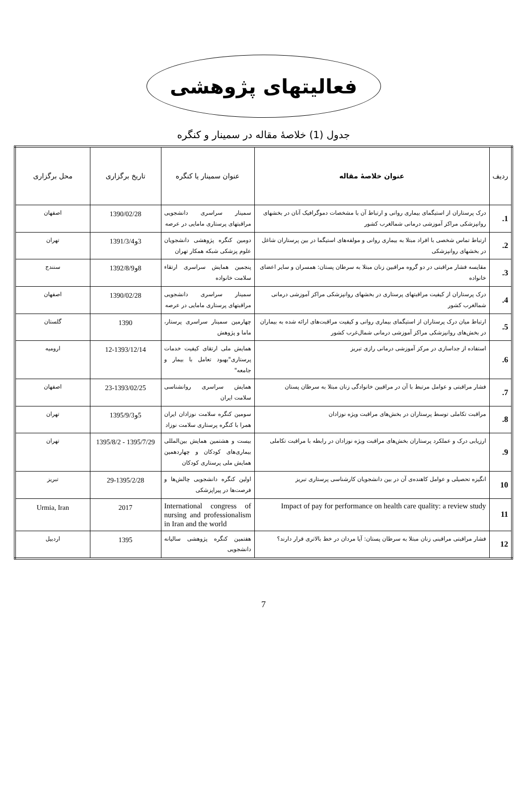فعالیتهای پژوهشی
جدول (1) خلاصهٔ مقاله در سمینار و کنگره
| ردیف | عنوان خلاصهٔ مقاله | عنوان سمینار یا کنگره | تاریخ برگزاری | محل برگزاری |
| --- | --- | --- | --- | --- |
| 1. | درک پرستاران از استیگمای بیماری روانی و ارتباط آن با مشخصات دموگرافیک آنان در بخشهای روانپزشکی مراکز آموزشی درمانی شمالغرب کشور | سمینار سراسری دانشجویی مراقبتهای پرستاری مامایی در عرصه | 1390/02/28 | اصفهان |
| 2. | ارتباط تماس شخصی با افراد مبتلا به بیماری روانی و مولفه‌های استیگما در بین پرستاران شاغل در بخشهای روانپزشکی | دومین کنگره پژوهشی دانشجویان علوم پزشکی شبکه همکار تهران | 3و1391/3/4 | تهران |
| 3. | مقایسه فشار مراقبتی در دو گروه مراقبین زنان مبتلا به سرطان پستان: همسران و سایر اعضای خانواده | پنجمین همایش سراسری ارتقاء سلامت خانواده | 8و1392/8/9 | سنندج |
| 4. | درک پرستاران از کیفیت مراقبتهای پرستاری در بخشهای روانپزشکی مراکز آموزشی درمانی شمالغرب کشور | سمینار سراسری دانشجویی مراقبتهای پرستاری مامایی در عرصه | 1390/02/28 | اصفهان |
| 5. | ارتباط میان درک پرستاران از استیگمای بیماری روانی و کیفیت مراقبت‌های ارائه شده به بیماران در بخش‌های روانپزشکی مراکز آموزشی درمانی شمال‌غرب کشور | چهارمین سمینار سراسری پرستار، ماما و پژوهش | 1390 | گلستان |
| 6. | استفاده از جداسازی در مرکز آموزشی درمانی رازی تبریز | همایش ملی ارتقای کیفیت خدمات پرستاری"بهبود تعامل با بیمار و جامعه" | 12-1393/12/14 | ارومیه |
| 7. | فشار مراقبتی و عوامل مرتبط با آن در مراقبین خانوادگی زنان مبتلا به سرطان پستان | همایش سراسری روانشناسی سلامت ایران | 23-1393/02/25 | اصفهان |
| 8. | مراقبت تکاملی توسط پرستاران در بخش‌های مراقبت ویژه نوزادان | سومین کنگره سلامت نوزادان ایران همرا با کنگره پرستاری سلامت نوزاد | 5و1395/9/3 | تهران |
| 9. | ارزیابی درک و عملکرد پرستاران بخش‌های مراقبت ویژه نوزادان در رابطه با مراقبت تکاملی | بیست و هشتمین همایش بین‌المللی بیماری‌های کودکان و چهاردهمین همایش ملی پرستاری کودکان | 1395/7/29 - 1395/8/2 | تهران |
| 10 | انگیزه تحصیلی و عوامل کاهنده‌ی آن در بین دانشجویان کارشناسی پرستاری تبریز | اولین کنگره دانشجویی چالش‌ها و فرصت‌ها در پیراپزشکی | 29-1395/2/28 | تبریز |
| 11 | Impact of pay for performance on health care quality: a review study | International congress of nursing and professionalism in Iran and the world | 2017 | Urmia, Iran |
| 12 | فشار مراقبتی مراقبنی زنان مبتلا به سرطان پستان: آیا مردان در خط بالاتری قرار دارند؟ | هفتمین کنگره پژوهشی سالیانه دانشجویی | 1395 | اردبیل |
7